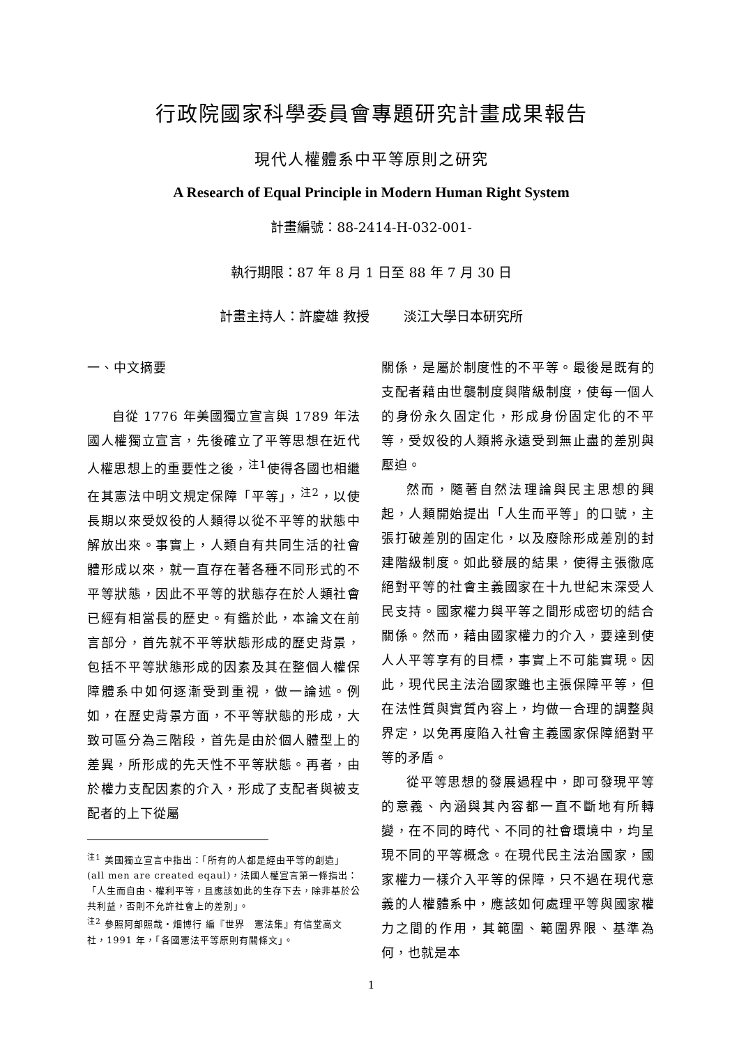行政院國家科學委員會專題研究計畫成果報告
現代人權體系中平等原則之研究
A Research of Equal Principle in Modern Human Right System
計畫編號：88-2414-H-032-001-
執行期限：87 年 8 月 1 日至 88 年 7 月 30 日
計畫主持人：許慶雄 教授 淡江大學日本研究所
一、中文摘要
自從 1776 年美國獨立宣言與 1789 年法國人權獨立宣言，先後確立了平等思想在近代人權思想上的重要性之後，<sup>注1</sup>使得各國也相繼在其憲法中明文規定保障「平等」，<sup>注2</sup>，以使長期以來受奴役的人類得以從不平等的狀態中解放出來。事實上，人類自有共同生活的社會體形成以來，就一直存在著各種不同形式的不平等狀態，因此不平等的狀態存在於人類社會已經有相當長的歷史。有鑑於此，本論文在前言部分，首先就不平等狀態形成的歷史背景，包括不平等狀態形成的因素及其在整個人權保障體系中如何逐漸受到重視，做一論述。例如，在歷史背景方面，不平等狀態的形成，大致可區分為三階段，首先是由於個人體型上的差異，所形成的先天性不平等狀態。再者，由於權力支配因素的介入，形成了支配者與被支配者的上下從屬
<sup>注1</sup> 美國獨立宣言中指出：「所有的人都是經由平等的創造」(all men are created eqaul)，法國人權宣言第一條指出：「人生而自由、權利平等，且應該如此的生存下去，除非基於公共利益，否則不允許社會上的差別」。
<sup>注2</sup> 參照阿部照哉・畑博行 編『世界　憲法集』有信堂高文社，1991 年，「各國憲法平等原則有關條文」。
關係，是屬於制度性的不平等。最後是既有的支配者藉由世襲制度與階級制度，使每一個人的身份永久固定化，形成身份固定化的不平等，受奴役的人類將永遠受到無止盡的差別與壓迫。
然而，隨著自然法理論與民主思想的興起，人類開始提出「人生而平等」的口號，主張打破差別的固定化，以及廢除形成差別的封建階級制度。如此發展的結果，使得主張徹底絕對平等的社會主義國家在十九世紀末深受人民支持。國家權力與平等之間形成密切的結合關係。然而，藉由國家權力的介入，要達到使人人平等享有的目標，事實上不可能實現。因此，現代民主法治國家雖也主張保障平等，但在法性質與實質內容上，均做一合理的調整與界定，以免再度陷入社會主義國家保障絕對平等的矛盾。
從平等思想的發展過程中，即可發現平等的意義、內涵與其內容都一直不斷地有所轉變，在不同的時代、不同的社會環境中，均呈現不同的平等概念。在現代民主法治國家，國家權力一樣介入平等的保障，只不過在現代意義的人權體系中，應該如何處理平等與國家權力之間的作用，其範圍、範圍界限、基準為何，也就是本
1